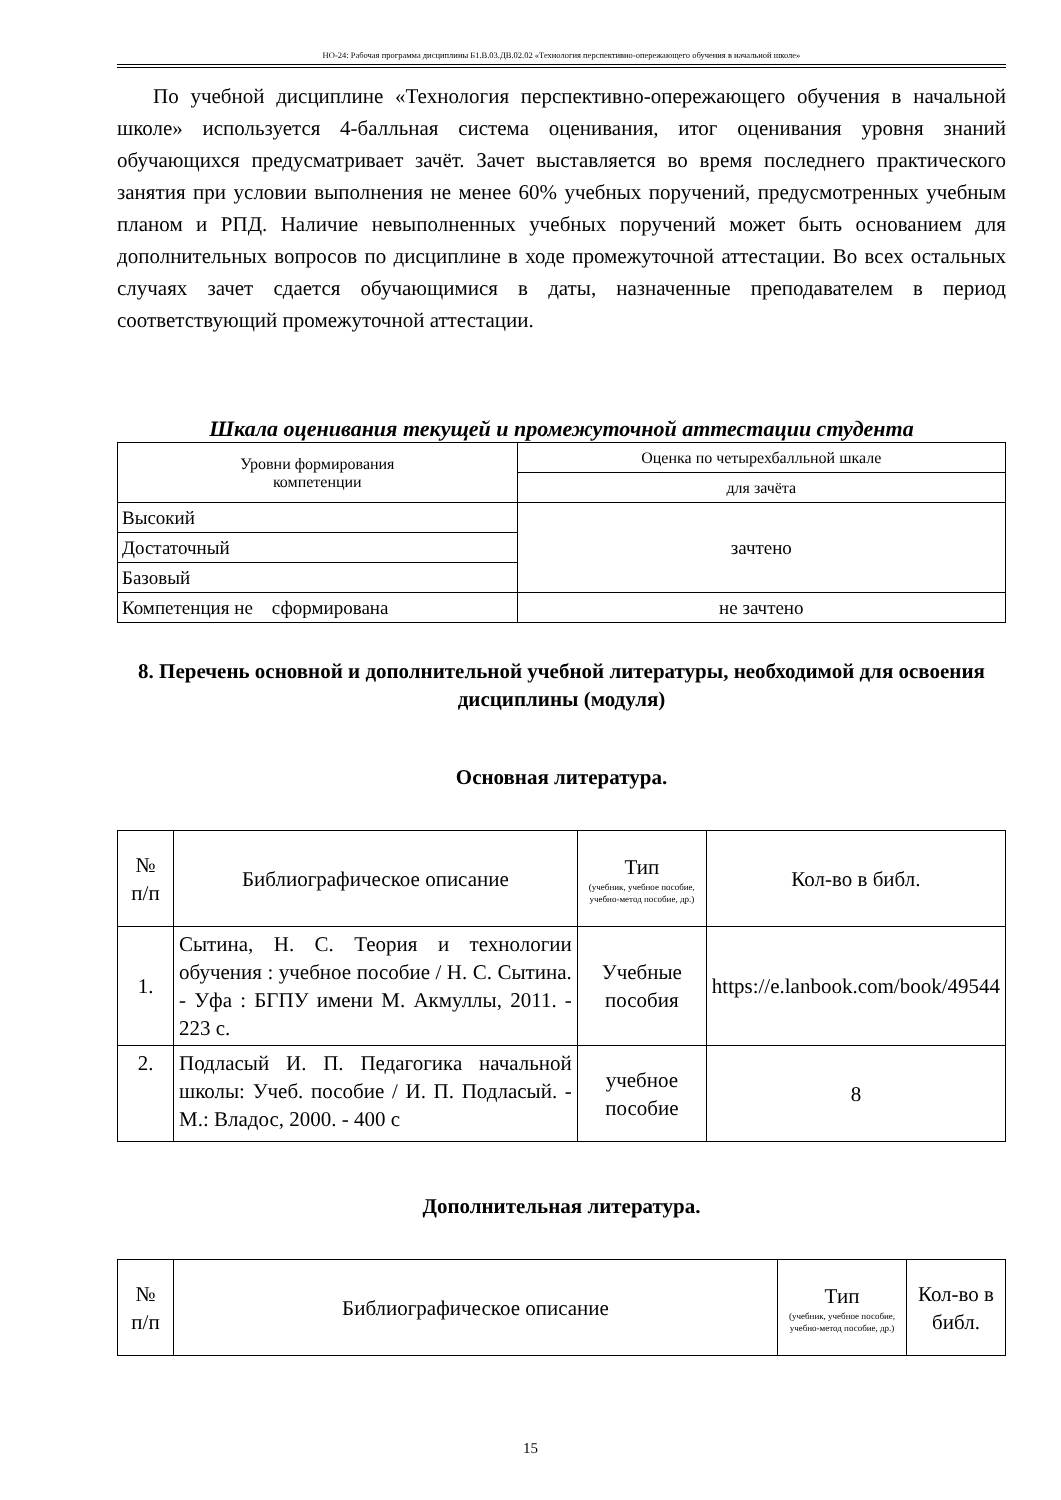НО-24: Рабочая программа дисциплины Б1.В.03.ДВ.02.02 «Технология перспективно-опережающего обучения в начальной школе»
По учебной дисциплине «Технология перспективно-опережающего обучения в начальной школе» используется 4-балльная система оценивания, итог оценивания уровня знаний обучающихся предусматривает зачёт. Зачет выставляется во время последнего практического занятия при условии выполнения не менее 60% учебных поручений, предусмотренных учебным планом и РПД. Наличие невыполненных учебных поручений может быть основанием для дополнительных вопросов по дисциплине в ходе промежуточной аттестации. Во всех остальных случаях зачет сдается обучающимися в даты, назначенные преподавателем в период соответствующий промежуточной аттестации.
Шкала оценивания текущей и промежуточной аттестации студента
| Уровни формирования компетенции | Оценка по четырехбалльной шкале |
| | для зачёта |
| Высокий | зачтено |
| Достаточный | |
| Базовый | |
| Компетенция не сформирована | не зачтено |
8. Перечень основной и дополнительной учебной литературы, необходимой для освоения дисциплины (модуля)
Основная литература.
| № п/п | Библиографическое описание | Тип (учебник, учебное пособие, учебно-метод пособие, др.) | Кол-во в библ. |
| 1. | Сытина, Н. С. Теория и технологии обучения : учебное пособие / Н. С. Сытина. - Уфа : БГПУ имени М. Акмуллы, 2011. - 223 с. | Учебные пособия | https://e.lanbook.com/book/49544 |
| 2. | Подласый И. П. Педагогика начальной школы: Учеб. пособие / И. П. Подласый. - М.: Владос, 2000. - 400 с | учебное пособие | 8 |
Дополнительная литература.
| № п/п | Библиографическое описание | Тип (учебник, учебное пособие, учебно-метод пособие, др.) | Кол-во в библ. |
15